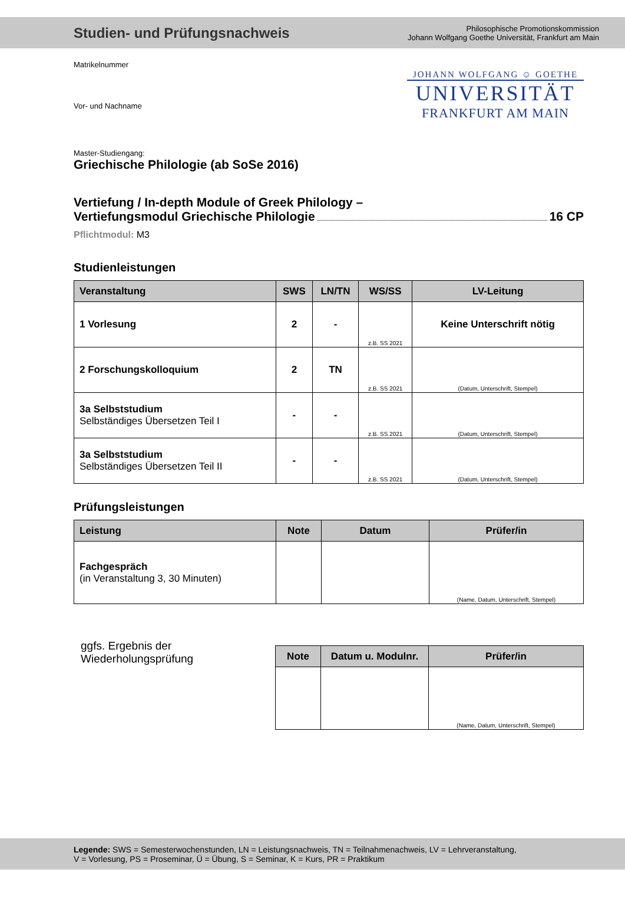Studien- und Prüfungsnachweis
Philosophische Promotionskommission
Johann Wolfgang Goethe Universität, Frankfurt am Main
JOHANN WOLFGANG ☺ GOETHE
UNIVERSITÄT
FRANKFURT AM MAIN
Matrikelnummer
Vor- und Nachname
Master-Studiengang:
Griechische Philologie (ab SoSe 2016)
Vertiefung / In-depth Module of Greek Philology –
Vertiefungsmodul Griechische Philologie 16 CP
Pflichtmodul: M3
Studienleistungen
| Veranstaltung | SWS | LN/TN | WS/SS | LV-Leitung |
| --- | --- | --- | --- | --- |
| 1 Vorlesung | 2 | - | z.B. SS 2021 | Keine Unterschrift nötig |
| 2 Forschungskolloquium | 2 | TN | z.B. SS 2021 | (Datum, Unterschrift, Stempel) |
| 3a Selbststudium Selbständiges Übersetzen Teil I | - | - | z.B. SS 2021 | (Datum, Unterschrift, Stempel) |
| 3a Selbststudium Selbständiges Übersetzen Teil II | - | - | z.B. SS 2021 | (Datum, Unterschrift, Stempel) |
Prüfungsleistungen
| Leistung | Note | Datum | Prüfer/in |
| --- | --- | --- | --- |
| Fachgespräch (in Veranstaltung 3, 30 Minuten) | | | (Name, Datum, Unterschrift, Stempel) |
ggfs. Ergebnis der
Wiederholungsprüfung
| Note | Datum u. Modulnr. | Prüfer/in |
| --- | --- | --- |
| | | (Name, Datum, Unterschrift, Stempel) |
Legende: SWS = Semesterwochenstunden, LN = Leistungsnachweis, TN = Teilnahmenachweis, LV = Lehrveranstaltung,
V = Vorlesung, PS = Proseminar, Ü = Übung, S = Seminar, K = Kurs, PR = Praktikum